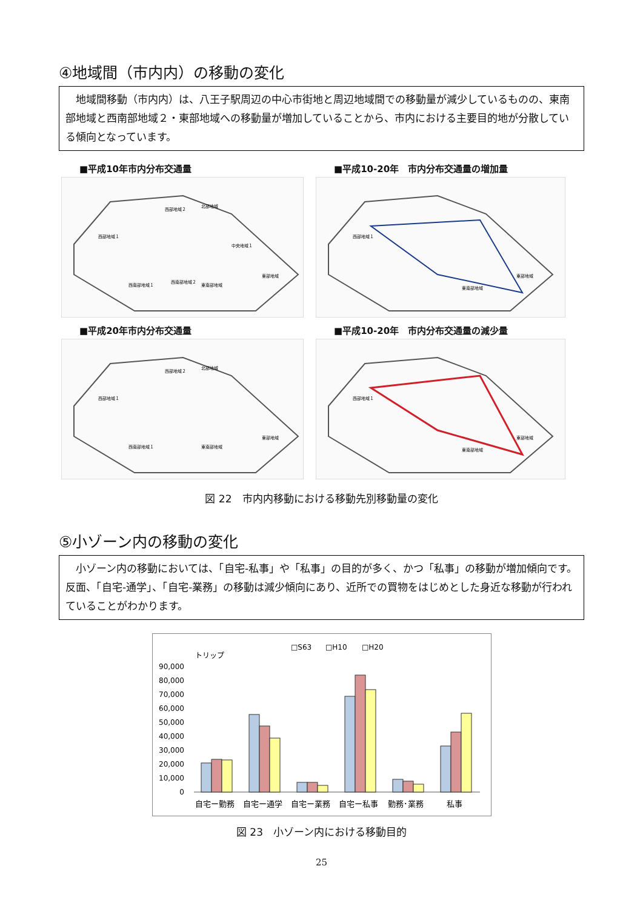④地域間（市内内）の移動の変化
　地域間移動（市内内）は、八王子駅周辺の中心市街地と周辺地域間での移動量が減少しているものの、東南部地域と西南部地域２・東部地域への移動量が増加していることから、市内における主要目的地が分散している傾向となっています。
■平成10年市内分布交通量
西部地域１
西部地域２
北部地域
中央地域１
東部地域
西南部地域１
西南部地域２
東南部地域
■平成10-20年　市内分布交通量の増加量
西部地域１
東部地域
東南部地域
■平成20年市内分布交通量
西部地域１
西部地域２
北部地域
東部地域
西南部地域１
東南部地域
■平成10-20年　市内分布交通量の減少量
西部地域１
東部地域
東南部地域
図 22　市内内移動における移動先別移動量の変化
⑤小ゾーン内の移動の変化
　小ゾーン内の移動においては、「自宅-私事」や「私事」の目的が多く、かつ「私事」の移動が増加傾向です。反面、「自宅-通学」、「自宅-業務」の移動は減少傾向にあり、近所での買物をはじめとした身近な移動が行われていることがわかります。
□S63
□H10
□H20
トリップ
90,000
80,000
70,000
60,000
50,000
40,000
30,000
20,000
10,000
0
自宅ー勤務
自宅ー通学
自宅ー業務
自宅ー私事
勤務･業務
私事
図 23　小ゾーン内における移動目的
25